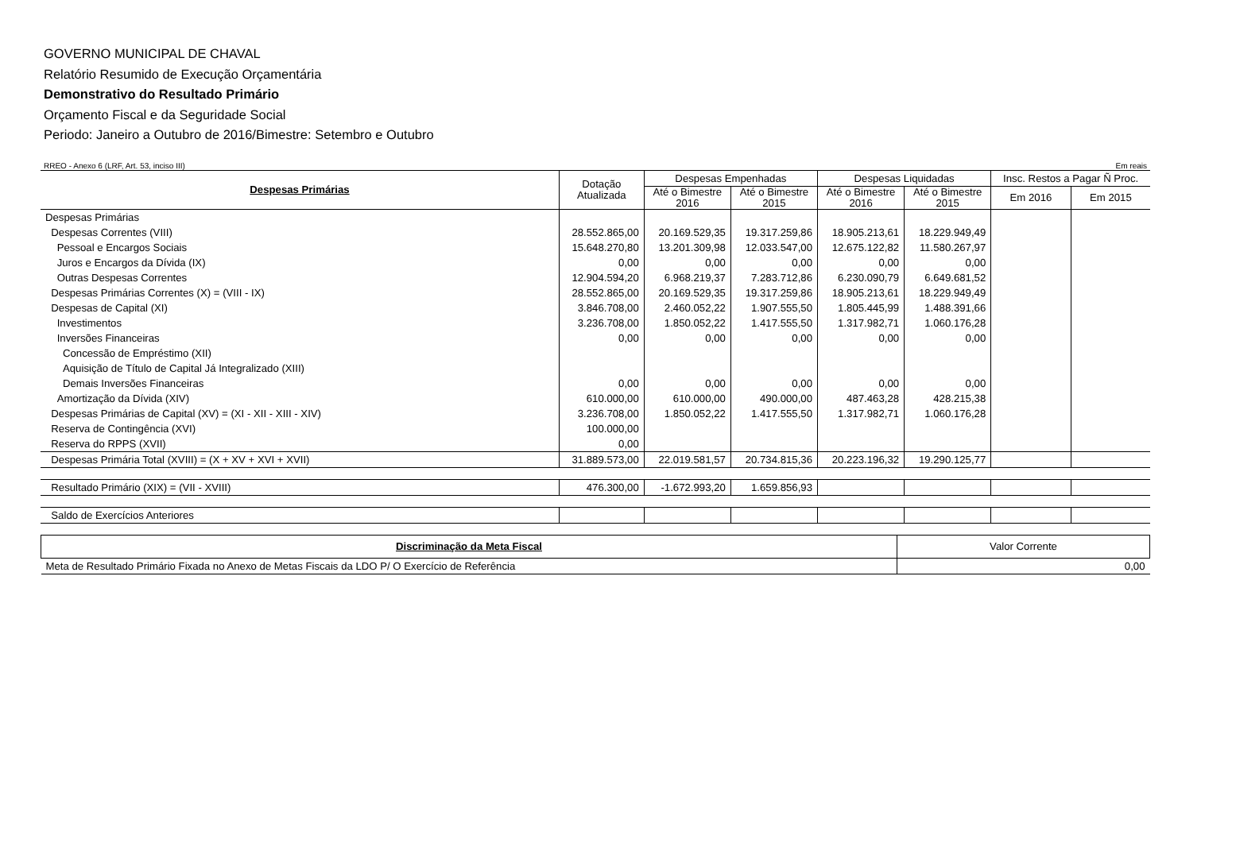GOVERNO MUNICIPAL DE CHAVAL
Relatório Resumido de Execução Orçamentária
Demonstrativo do Resultado Primário
Orçamento Fiscal e da Seguridade Social
Periodo: Janeiro a Outubro de 2016/Bimestre: Setembro e Outubro
RREO - Anexo 6 (LRF, Art. 53, inciso III) Em reais
| Despesas Primárias | Dotação Atualizada | Despesas Empenhadas | | Despesas Liquidadas | | Insc. Restos a Pagar Ñ Proc. | |
| --- | --- | --- | --- | --- | --- | --- | --- |
| | | Até o Bimestre 2016 | Até o Bimestre 2015 | Até o Bimestre 2016 | Até o Bimestre 2015 | Em 2016 | Em 2015 |
| Despesas Primárias | | | | | | | |
| Despesas Correntes (VIII) | 28.552.865,00 | 20.169.529,35 | 19.317.259,86 | 18.905.213,61 | 18.229.949,49 | | |
| Pessoal e Encargos Sociais | 15.648.270,80 | 13.201.309,98 | 12.033.547,00 | 12.675.122,82 | 11.580.267,97 | | |
| Juros e Encargos da Dívida (IX) | 0,00 | 0,00 | 0,00 | 0,00 | 0,00 | | |
| Outras Despesas Correntes | 12.904.594,20 | 6.968.219,37 | 7.283.712,86 | 6.230.090,79 | 6.649.681,52 | | |
| Despesas Primárias Correntes (X) = (VIII - IX) | 28.552.865,00 | 20.169.529,35 | 19.317.259,86 | 18.905.213,61 | 18.229.949,49 | | |
| Despesas de Capital (XI) | 3.846.708,00 | 2.460.052,22 | 1.907.555,50 | 1.805.445,99 | 1.488.391,66 | | |
| Investimentos | 3.236.708,00 | 1.850.052,22 | 1.417.555,50 | 1.317.982,71 | 1.060.176,28 | | |
| Inversões Financeiras | 0,00 | 0,00 | 0,00 | 0,00 | 0,00 | | |
| Concessão de Empréstimo (XII) | | | | | | | |
| Aquisição de Título de Capital Já Integralizado (XIII) | | | | | | | |
| Demais Inversões Financeiras | 0,00 | 0,00 | 0,00 | 0,00 | 0,00 | | |
| Amortização da Dívida (XIV) | 610.000,00 | 610.000,00 | 490.000,00 | 487.463,28 | 428.215,38 | | |
| Despesas Primárias de Capital (XV) = (XI - XII - XIII - XIV) | 3.236.708,00 | 1.850.052,22 | 1.417.555,50 | 1.317.982,71 | 1.060.176,28 | | |
| Reserva de Contingência (XVI) | 100.000,00 | | | | | | |
| Reserva do RPPS (XVII) | 0,00 | | | | | | |
| Despesas Primária Total (XVIII) = (X + XV + XVI + XVII) | 31.889.573,00 | 22.019.581,57 | 20.734.815,36 | 20.223.196,32 | 19.290.125,77 | | |
| Resultado Primário (XIX) = (VII - XVIII) | 476.300,00 | -1.672.993,20 | 1.659.856,93 | | | | |
| Saldo de Exercícios Anteriores | | | | | | | |
| Discriminação da Meta Fiscal | Valor Corrente |
| --- | --- |
| Meta de Resultado Primário Fixada no Anexo de Metas Fiscais da LDO P/ O Exercício de Referência | 0,00 |